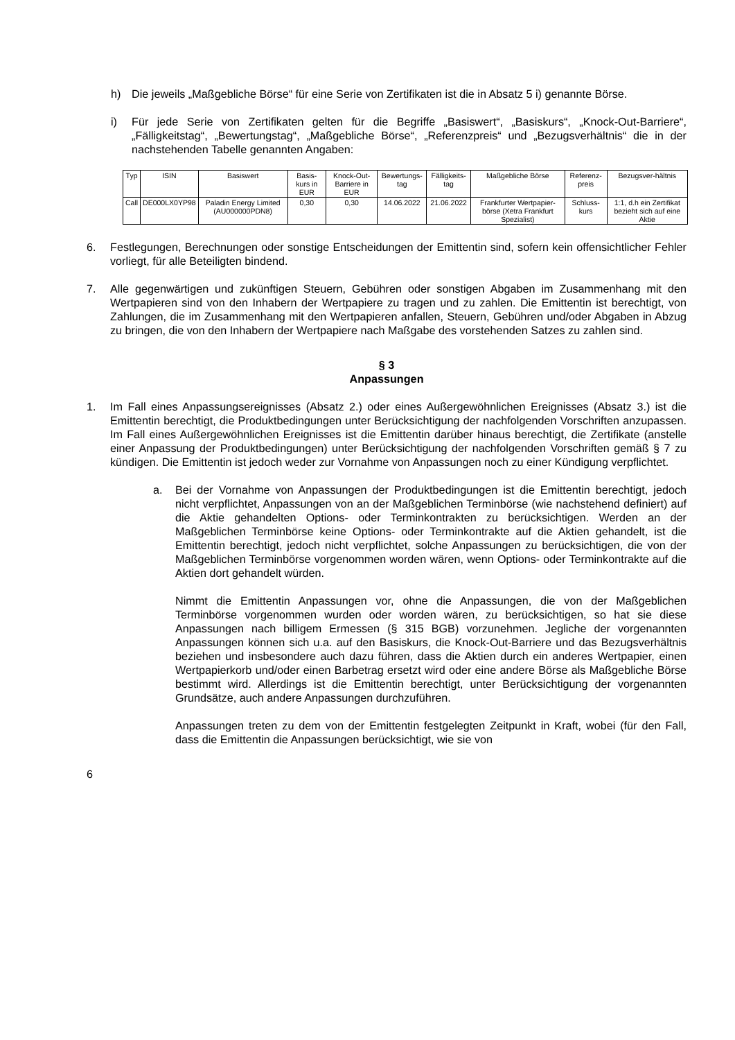h) Die jeweils „Maßgebliche Börse“ für eine Serie von Zertifikaten ist die in Absatz 5 i) genannte Börse.
i) Für jede Serie von Zertifikaten gelten für die Begriffe „Basiswert“, „Basiskurs“, „Knock-Out-Barriere“, „Fälligkeitstag“, „Bewertungstag“, „Maßgebliche Börse“, „Referenzpreis“ und „Bezugsverhältnis“ die in der nachstehenden Tabelle genannten Angaben:
| Typ | ISIN | Basiswert | Basis-kurs in EUR | Knock-Out-Barriere in EUR | Bewertungs-tag | Fälligkeits-tag | Maßgebliche Börse | Referenz-preis | Bezugsver-hältnis |
| --- | --- | --- | --- | --- | --- | --- | --- | --- | --- |
| Call | DE000LX0YP98 | Paladin Energy Limited (AU000000PDN8) | 0,30 | 0,30 | 14.06.2022 | 21.06.2022 | Frankfurter Wertpapier-börse (Xetra Frankfurt Spezialist) | Schluss-kurs | 1:1, d.h ein Zertifikat bezieht sich auf eine Aktie |
6. Festlegungen, Berechnungen oder sonstige Entscheidungen der Emittentin sind, sofern kein offensichtlicher Fehler vorliegt, für alle Beteiligten bindend.
7. Alle gegenwärtigen und zukünftigen Steuern, Gebühren oder sonstigen Abgaben im Zusammenhang mit den Wertpapieren sind von den Inhabern der Wertpapiere zu tragen und zu zahlen. Die Emittentin ist berechtigt, von Zahlungen, die im Zusammenhang mit den Wertpapieren anfallen, Steuern, Gebühren und/oder Abgaben in Abzug zu bringen, die von den Inhabern der Wertpapiere nach Maßgabe des vorstehenden Satzes zu zahlen sind.
§ 3
Anpassungen
1. Im Fall eines Anpassungsereignisses (Absatz 2.) oder eines Außergewöhnlichen Ereignisses (Absatz 3.) ist die Emittentin berechtigt, die Produktbedingungen unter Berücksichtigung der nachfolgenden Vorschriften anzupassen. Im Fall eines Außergewöhnlichen Ereignisses ist die Emittentin darüber hinaus berechtigt, die Zertifikate (anstelle einer Anpassung der Produktbedingungen) unter Berücksichtigung der nachfolgenden Vorschriften gemäß § 7 zu kündigen. Die Emittentin ist jedoch weder zur Vornahme von Anpassungen noch zu einer Kündigung verpflichtet.
a. Bei der Vornahme von Anpassungen der Produktbedingungen ist die Emittentin berechtigt, jedoch nicht verpflichtet, Anpassungen von an der Maßgeblichen Terminbörse (wie nachstehend definiert) auf die Aktie gehandelten Options- oder Terminkontrakten zu berücksichtigen. Werden an der Maßgeblichen Terminbörse keine Options- oder Terminkontrakte auf die Aktien gehandelt, ist die Emittentin berechtigt, jedoch nicht verpflichtet, solche Anpassungen zu berücksichtigen, die von der Maßgeblichen Terminbörse vorgenommen worden wären, wenn Options- oder Terminkontrakte auf die Aktien dort gehandelt würden.
Nimmt die Emittentin Anpassungen vor, ohne die Anpassungen, die von der Maßgeblichen Terminbörse vorgenommen wurden oder worden wären, zu berücksichtigen, so hat sie diese Anpassungen nach billigem Ermessen (§ 315 BGB) vorzunehmen. Jegliche der vorgenannten Anpassungen können sich u.a. auf den Basiskurs, die Knock-Out-Barriere und das Bezugsverhältnis beziehen und insbesondere auch dazu führen, dass die Aktien durch ein anderes Wertpapier, einen Wertpapierkorb und/oder einen Barbetrag ersetzt wird oder eine andere Börse als Maßgebliche Börse bestimmt wird. Allerdings ist die Emittentin berechtigt, unter Berücksichtigung der vorgenannten Grundsätze, auch andere Anpassungen durchzuführen.
Anpassungen treten zu dem von der Emittentin festgelegten Zeitpunkt in Kraft, wobei (für den Fall, dass die Emittentin die Anpassungen berücksichtigt, wie sie von
6